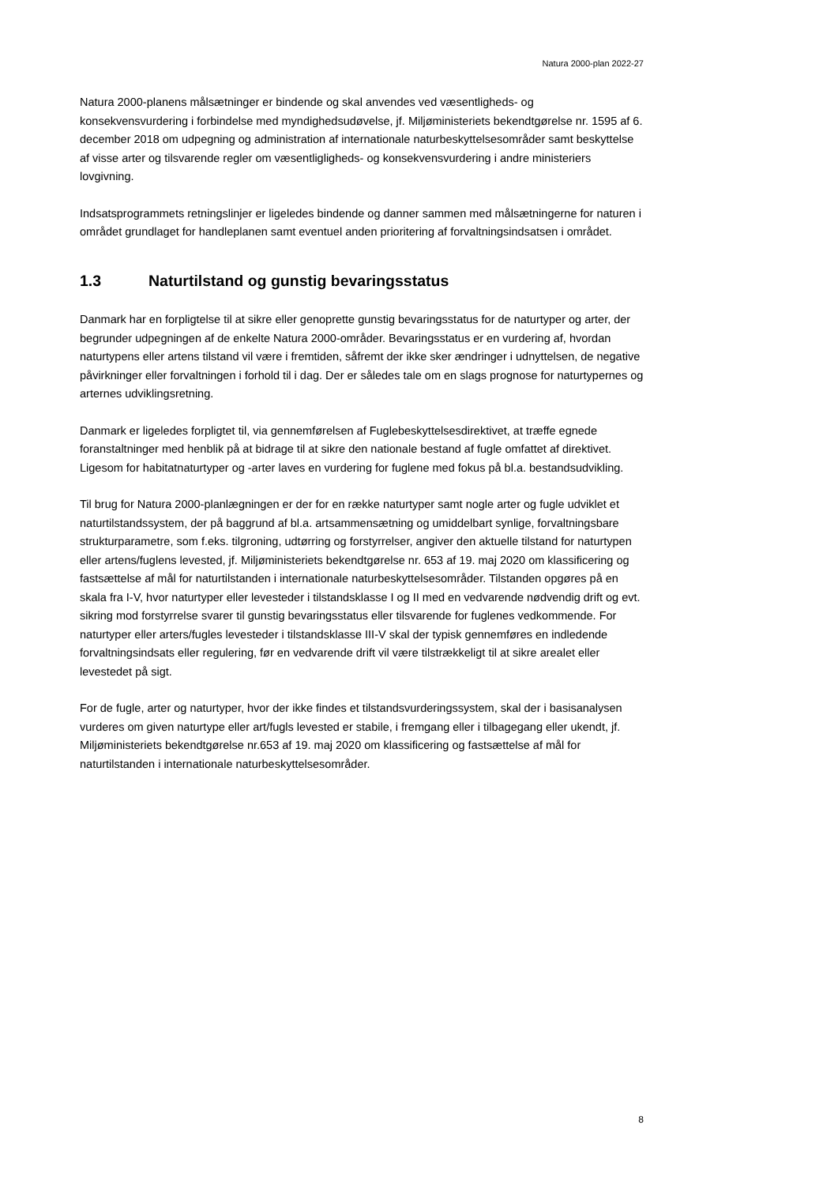Natura 2000-plan 2022-27
Natura 2000-planens målsætninger er bindende og skal anvendes ved væsentligheds- og konsekvensvurdering i forbindelse med myndighedsudøvelse, jf. Miljøministeriets bekendtgørelse nr. 1595 af 6. december 2018 om udpegning og administration af internationale naturbeskyttelsesområder samt beskyttelse af visse arter og tilsvarende regler om væsentligligheds- og konsekvensvurdering i andre ministeriers lovgivning.
Indsatsprogrammets retningslinjer er ligeledes bindende og danner sammen med målsætningerne for naturen i området grundlaget for handleplanen samt eventuel anden prioritering af forvaltningsindsatsen i området.
1.3 Naturtilstand og gunstig bevaringsstatus
Danmark har en forpligtelse til at sikre eller genoprette gunstig bevaringsstatus for de naturtyper og arter, der begrunder udpegningen af de enkelte Natura 2000-områder. Bevaringsstatus er en vurdering af, hvordan naturtypens eller artens tilstand vil være i fremtiden, såfremt der ikke sker ændringer i udnyttelsen, de negative påvirkninger eller forvaltningen i forhold til i dag. Der er således tale om en slags prognose for naturtypernes og arternes udviklingsretning.
Danmark er ligeledes forpligtet til, via gennemførelsen af Fuglebeskyttelsesdirektivet, at træffe egnede foranstaltninger med henblik på at bidrage til at sikre den nationale bestand af fugle omfattet af direktivet. Ligesom for habitatnaturtyper og -arter laves en vurdering for fuglene med fokus på bl.a. bestandsudvikling.
Til brug for Natura 2000-planlægningen er der for en række naturtyper samt nogle arter og fugle udviklet et naturtilstandssystem, der på baggrund af bl.a. artsammensætning og umiddelbart synlige, forvaltningsbare strukturparametre, som f.eks. tilgroning, udtørring og forstyrrelser, angiver den aktuelle tilstand for naturtypen eller artens/fuglens levested, jf. Miljøministeriets bekendtgørelse nr. 653 af 19. maj 2020 om klassificering og fastsættelse af mål for naturtilstanden i internationale naturbeskyttelsesområder. Tilstanden opgøres på en skala fra I-V, hvor naturtyper eller levesteder i tilstandsklasse I og II med en vedvarende nødvendig drift og evt. sikring mod forstyrrelse svarer til gunstig bevaringsstatus eller tilsvarende for fuglenes vedkommende. For naturtyper eller arters/fugles levesteder i tilstandsklasse III-V skal der typisk gennemføres en indledende forvaltningsindsats eller regulering, før en vedvarende drift vil være tilstrækkeligt til at sikre arealet eller levestedet på sigt.
For de fugle, arter og naturtyper, hvor der ikke findes et tilstandsvurderingssystem, skal der i basisanalysen vurderes om given naturtype eller art/fugls levested er stabile, i fremgang eller i tilbagegang eller ukendt, jf. Miljøministeriets bekendtgørelse nr.653 af 19. maj 2020 om klassificering og fastsættelse af mål for naturtilstanden i internationale naturbeskyttelsesområder.
8